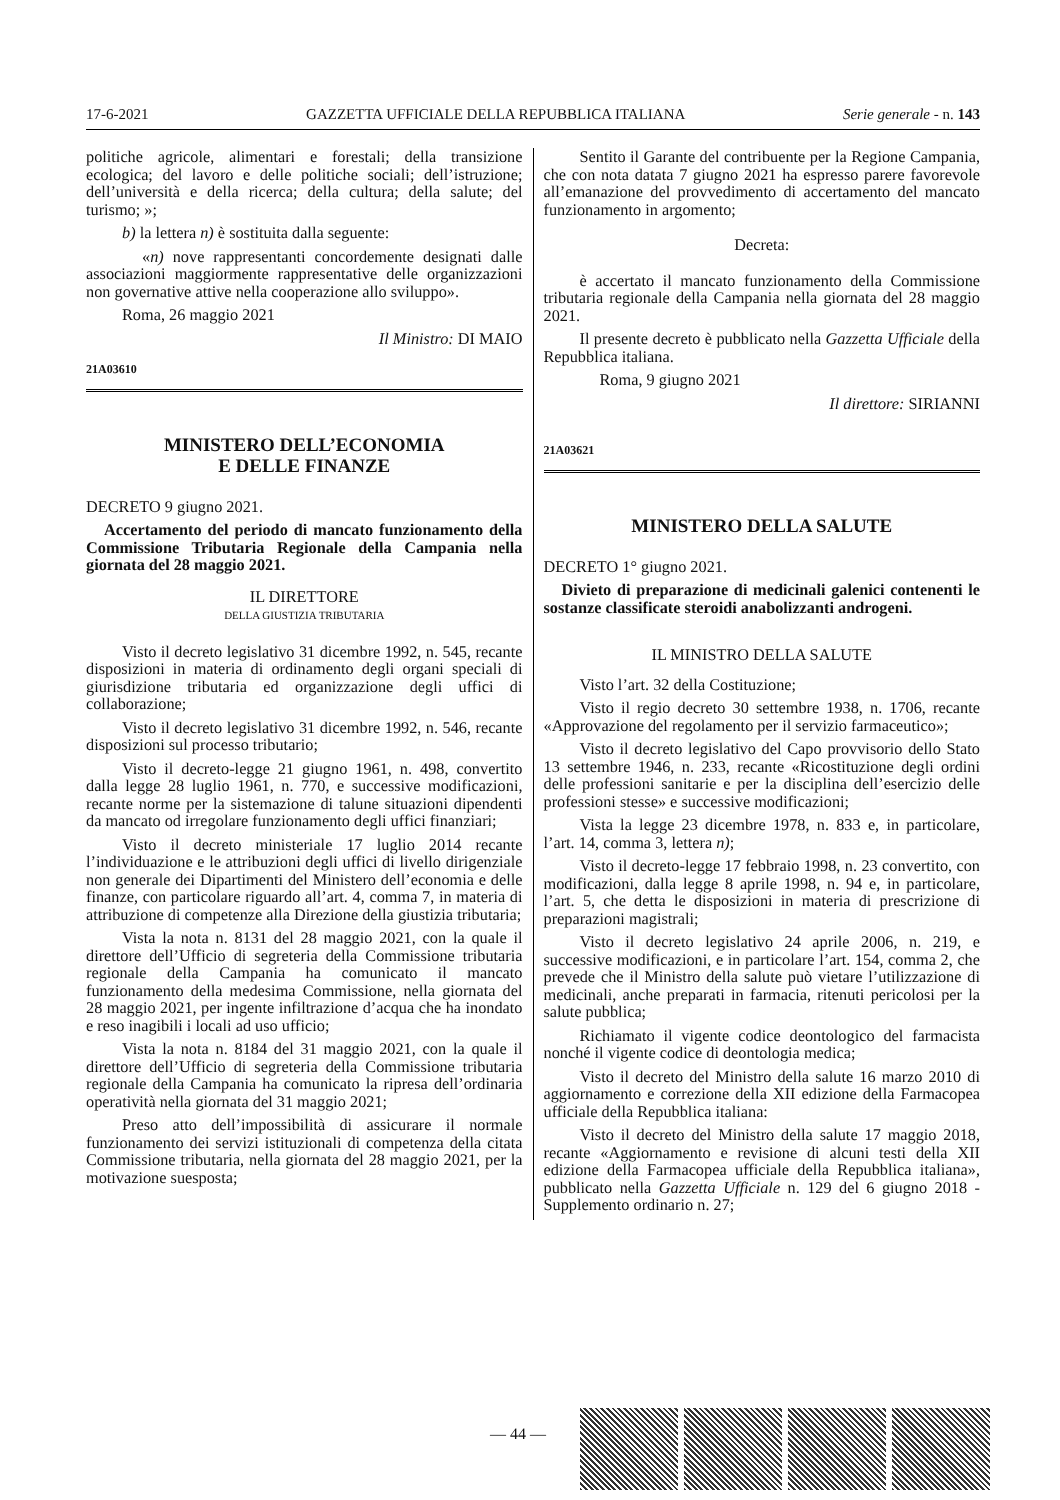17-6-2021 GAZZETTA UFFICIALE DELLA REPUBBLICA ITALIANA Serie generale - n. 143
politiche agricole, alimentari e forestali; della transizione ecologica; del lavoro e delle politiche sociali; dell’istruzione; dell’università e della ricerca; della cultura; della salute; del turismo; »;
b) la lettera n) è sostituita dalla seguente:
«n) nove rappresentanti concordemente designati dalle associazioni maggiormente rappresentative delle organizzazioni non governative attive nella cooperazione allo sviluppo».
Roma, 26 maggio 2021
Il Ministro: DI MAIO
21A03610
MINISTERO DELL’ECONOMIA
E DELLE FINANZE
DECRETO 9 giugno 2021.
Accertamento del periodo di mancato funzionamento della Commissione Tributaria Regionale della Campania nella giornata del 28 maggio 2021.
IL DIRETTORE
DELLA GIUSTIZIA TRIBUTARIA
Visto il decreto legislativo 31 dicembre 1992, n. 545, recante disposizioni in materia di ordinamento degli organi speciali di giurisdizione tributaria ed organizzazione degli uffici di collaborazione;
Visto il decreto legislativo 31 dicembre 1992, n. 546, recante disposizioni sul processo tributario;
Visto il decreto-legge 21 giugno 1961, n. 498, convertito dalla legge 28 luglio 1961, n. 770, e successive modificazioni, recante norme per la sistemazione di talune situazioni dipendenti da mancato od irregolare funzionamento degli uffici finanziari;
Visto il decreto ministeriale 17 luglio 2014 recante l’individuazione e le attribuzioni degli uffici di livello dirigenziale non generale dei Dipartimenti del Ministero dell’economia e delle finanze, con particolare riguardo all’art. 4, comma 7, in materia di attribuzione di competenze alla Direzione della giustizia tributaria;
Vista la nota n. 8131 del 28 maggio 2021, con la quale il direttore dell’Ufficio di segreteria della Commissione tributaria regionale della Campania ha comunicato il mancato funzionamento della medesima Commissione, nella giornata del 28 maggio 2021, per ingente infiltrazione d’acqua che ha inondato e reso inagibili i locali ad uso ufficio;
Vista la nota n. 8184 del 31 maggio 2021, con la quale il direttore dell’Ufficio di segreteria della Commissione tributaria regionale della Campania ha comunicato la ripresa dell’ordinaria operatività nella giornata del 31 maggio 2021;
Preso atto dell’impossibilità di assicurare il normale funzionamento dei servizi istituzionali di competenza della citata Commissione tributaria, nella giornata del 28 maggio 2021, per la motivazione suesposta;
Sentito il Garante del contribuente per la Regione Campania, che con nota datata 7 giugno 2021 ha espresso parere favorevole all’emanazione del provvedimento di accertamento del mancato funzionamento in argomento;
Decreta:
è accertato il mancato funzionamento della Commissione tributaria regionale della Campania nella giornata del 28 maggio 2021.
Il presente decreto è pubblicato nella Gazzetta Ufficiale della Repubblica italiana.
Roma, 9 giugno 2021
Il direttore: SIRIANNI
21A03621
MINISTERO DELLA SALUTE
DECRETO 1° giugno 2021.
Divieto di preparazione di medicinali galenici contenenti le sostanze classificate steroidi anabolizzanti androgeni.
IL MINISTRO DELLA SALUTE
Visto l’art. 32 della Costituzione;
Visto il regio decreto 30 settembre 1938, n. 1706, recante «Approvazione del regolamento per il servizio farmaceutico»;
Visto il decreto legislativo del Capo provvisorio dello Stato 13 settembre 1946, n. 233, recante «Ricostituzione degli ordini delle professioni sanitarie e per la disciplina dell’esercizio delle professioni stesse» e successive modificazioni;
Vista la legge 23 dicembre 1978, n. 833 e, in particolare, l’art. 14, comma 3, lettera n);
Visto il decreto-legge 17 febbraio 1998, n. 23 convertito, con modificazioni, dalla legge 8 aprile 1998, n. 94 e, in particolare, l’art. 5, che detta le disposizioni in materia di prescrizione di preparazioni magistrali;
Visto il decreto legislativo 24 aprile 2006, n. 219, e successive modificazioni, e in particolare l’art. 154, comma 2, che prevede che il Ministro della salute può vietare l’utilizzazione di medicinali, anche preparati in farmacia, ritenuti pericolosi per la salute pubblica;
Richiamato il vigente codice deontologico del farmacista nonché il vigente codice di deontologia medica;
Visto il decreto del Ministro della salute 16 marzo 2010 di aggiornamento e correzione della XII edizione della Farmacopea ufficiale della Repubblica italiana:
Visto il decreto del Ministro della salute 17 maggio 2018, recante «Aggiornamento e revisione di alcuni testi della XII edizione della Farmacopea ufficiale della Repubblica italiana», pubblicato nella Gazzetta Ufficiale n. 129 del 6 giugno 2018 - Supplemento ordinario n. 27;
— 44 —